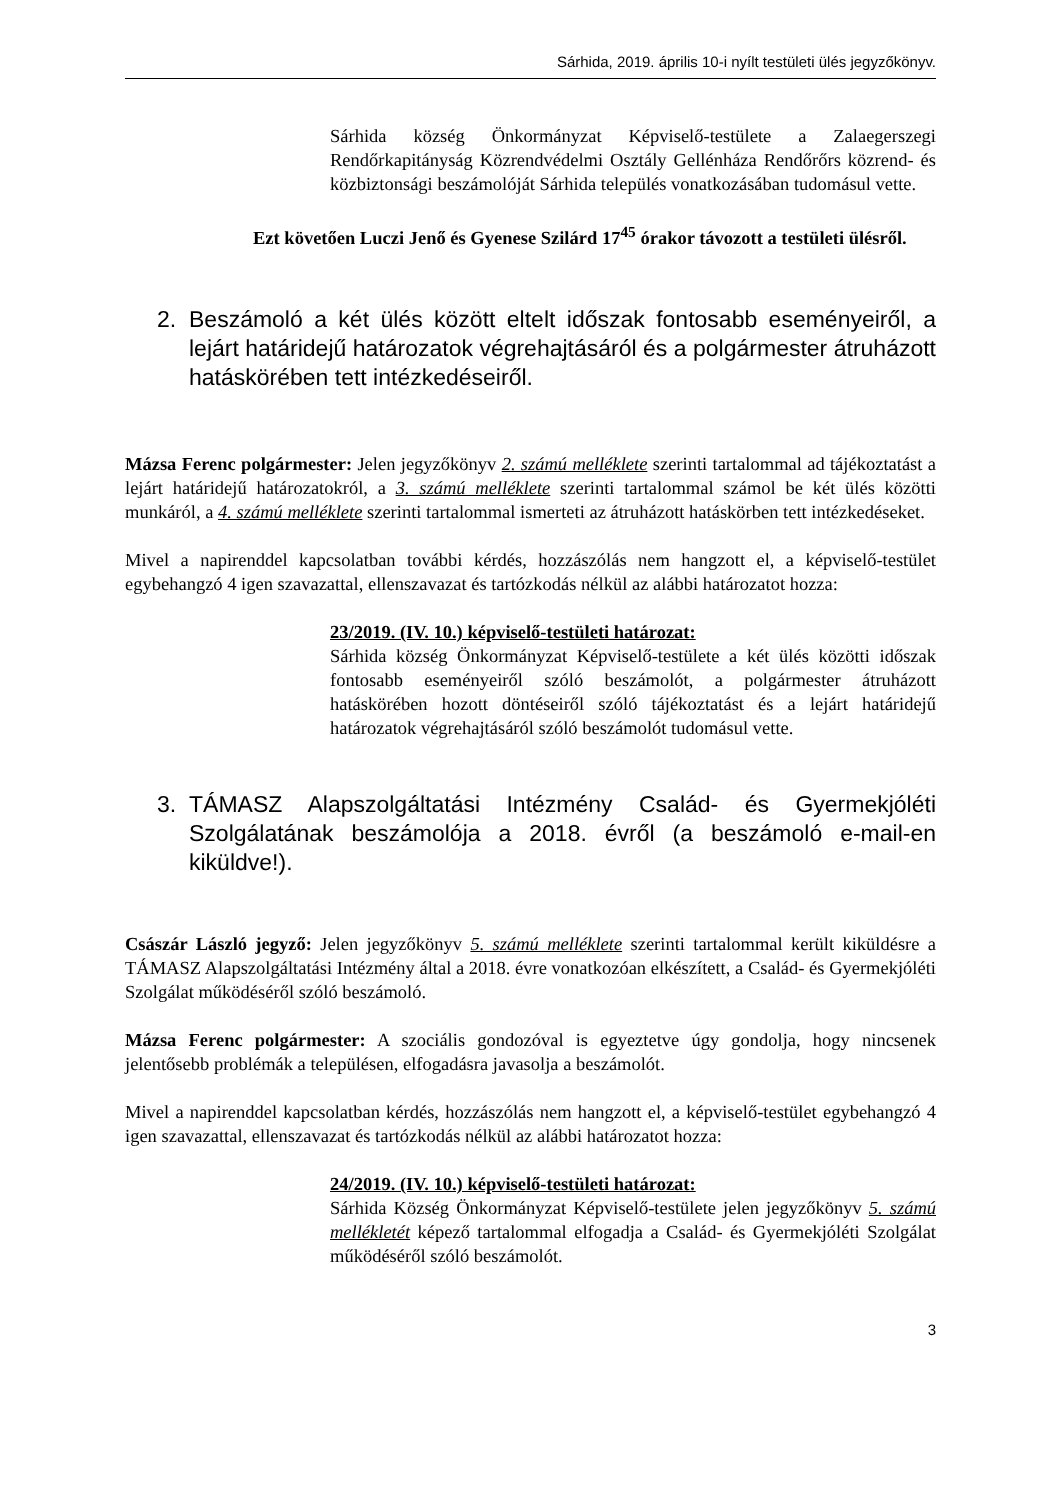Sárhida, 2019. április 10-i nyílt testületi ülés jegyzőkönyv.
Sárhida község Önkormányzat Képviselő-testülete a Zalaegerszegi Rendőrkapitányság Közrendvédelmi Osztály Gellénháza Rendőrőrs közrend- és közbiztonsági beszámolóját Sárhida település vonatkozásában tudomásul vette.
Ezt követően Luczi Jenő és Gyenese Szilárd 17<sup>45</sup> órakor távozott a testületi ülésről.
2. Beszámoló a két ülés között eltelt időszak fontosabb eseményeiről, a lejárt határidejű határozatok végrehajtásáról és a polgármester átruházott hatáskörében tett intézkedéseiről.
Mázsa Ferenc polgármester: Jelen jegyzőkönyv 2. számú melléklete szerinti tartalommal ad tájékoztatást a lejárt határidejű határozatokról, a 3. számú melléklete szerinti tartalommal számol be két ülés közötti munkáról, a 4. számú melléklete szerinti tartalommal ismerteti az átruházott hatáskörben tett intézkedéseket.
Mivel a napirenddel kapcsolatban további kérdés, hozzászólás nem hangzott el, a képviselő-testület egybehangzó 4 igen szavazattal, ellenszavazat és tartózkodás nélkül az alábbi határozatot hozza:
23/2019. (IV. 10.) képviselő-testületi határozat:
Sárhida község Önkormányzat Képviselő-testülete a két ülés közötti időszak fontosabb eseményeiről szóló beszámolót, a polgármester átruházott hatáskörében hozott döntéseiről szóló tájékoztatást és a lejárt határidejű határozatok végrehajtásáról szóló beszámolót tudomásul vette.
3. TÁMASZ Alapszolgáltatási Intézmény Család- és Gyermekjóléti Szolgálatának beszámolója a 2018. évről (a beszámoló e-mail-en kiküldve!).
Császár László jegyző: Jelen jegyzőkönyv 5. számú melléklete szerinti tartalommal került kiküldésre a TÁMASZ Alapszolgáltatási Intézmény által a 2018. évre vonatkozóan elkészített, a Család- és Gyermekjóléti Szolgálat működéséről szóló beszámoló.
Mázsa Ferenc polgármester: A szociális gondozóval is egyeztetve úgy gondolja, hogy nincsenek jelentősebb problémák a településen, elfogadásra javasolja a beszámolót.
Mivel a napirenddel kapcsolatban kérdés, hozzászólás nem hangzott el, a képviselő-testület egybehangzó 4 igen szavazattal, ellenszavazat és tartózkodás nélkül az alábbi határozatot hozza:
24/2019. (IV. 10.) képviselő-testületi határozat:
Sárhida Község Önkormányzat Képviselő-testülete jelen jegyzőkönyv 5. számú mellékletét képező tartalommal elfogadja a Család- és Gyermekjóléti Szolgálat működéséről szóló beszámolót.
3